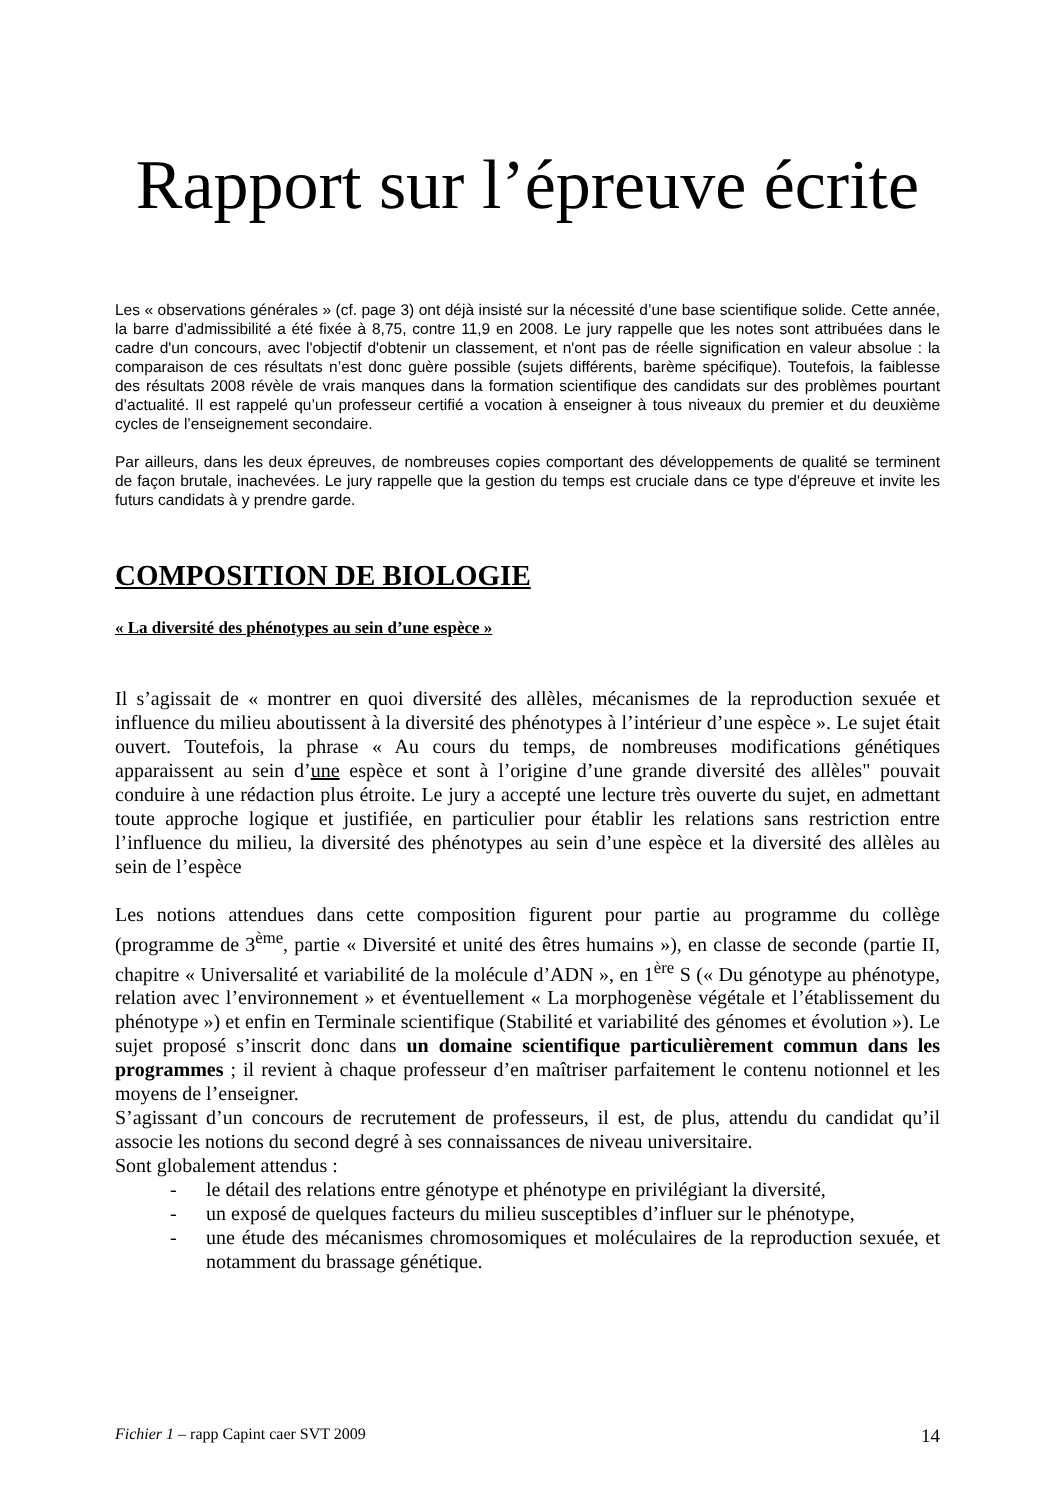Rapport sur l’épreuve écrite
Les « observations générales » (cf. page 3) ont déjà insisté sur la nécessité d’une base scientifique solide. Cette année, la barre d’admissibilité a été fixée à 8,75, contre 11,9 en 2008. Le jury rappelle que les notes sont attribuées dans le cadre d'un concours, avec l'objectif d'obtenir un classement, et n'ont pas de réelle signification en valeur absolue : la comparaison de ces résultats n’est donc guère possible (sujets différents, barème spécifique). Toutefois, la faiblesse des résultats 2008 révèle de vrais manques dans la formation scientifique des candidats sur des problèmes pourtant d’actualité. Il est rappelé qu’un professeur certifié a vocation à enseigner à tous niveaux du premier et du deuxième cycles de l’enseignement secondaire.
Par ailleurs, dans les deux épreuves, de nombreuses copies comportant des développements de qualité se terminent de façon brutale, inachevées. Le jury rappelle que la gestion du temps est cruciale dans ce type d'épreuve et invite les futurs candidats à y prendre garde.
COMPOSITION DE BIOLOGIE
« La diversité des phénotypes au sein d’une espèce »
Il s’agissait de « montrer en quoi diversité des allèles, mécanismes de la reproduction sexuée et influence du milieu aboutissent à la diversité des phénotypes à l’intérieur d’une espèce ». Le sujet était ouvert. Toutefois, la phrase « Au cours du temps, de nombreuses modifications génétiques apparaissent au sein d’une espèce et sont à l’origine d’une grande diversité des allèles" pouvait conduire à une rédaction plus étroite. Le jury a accepté une lecture très ouverte du sujet, en admettant toute approche logique et justifiée, en particulier pour établir les relations sans restriction entre l’influence du milieu, la diversité des phénotypes au sein d’une espèce et la diversité des allèles au sein de l’espèce
Les notions attendues dans cette composition figurent pour partie au programme du collège (programme de 3<sup>ème</sup>, partie « Diversité et unité des êtres humains »), en classe de seconde (partie II, chapitre « Universalité et variabilité de la molécule d’ADN », en 1<sup>ère</sup> S (« Du génotype au phénotype, relation avec l’environnement » et éventuellement « La morphogenèse végétale et l’établissement du phénotype ») et enfin en Terminale scientifique (Stabilité et variabilité des génomes et évolution »). Le sujet proposé s’inscrit donc dans un domaine scientifique particulièrement commun dans les programmes ; il revient à chaque professeur d’en maîtriser parfaitement le contenu notionnel et les moyens de l’enseigner.
S’agissant d’un concours de recrutement de professeurs, il est, de plus, attendu du candidat qu’il associe les notions du second degré à ses connaissances de niveau universitaire.
Sont globalement attendus :
- le détail des relations entre génotype et phénotype en privilégiant la diversité,
- un exposé de quelques facteurs du milieu susceptibles d’influer sur le phénotype,
- une étude des mécanismes chromosomiques et moléculaires de la reproduction sexuée, et notamment du brassage génétique.
Fichier 1 – rapp Capint caer SVT 2009 14